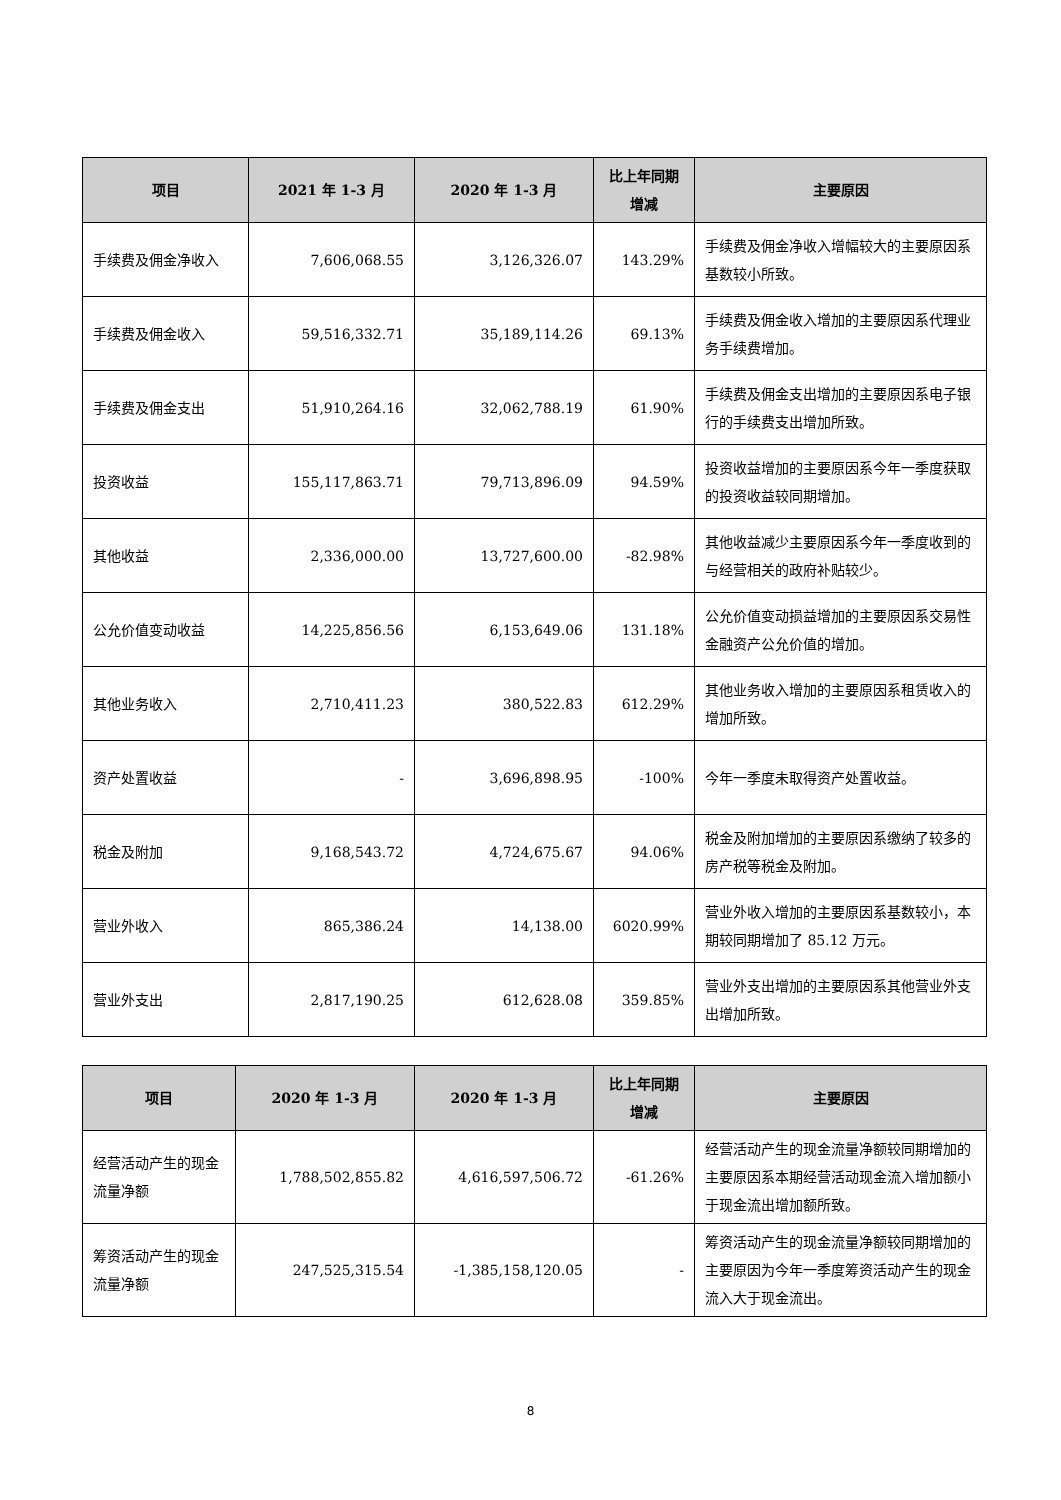| 项目 | 2021 年 1-3 月 | 2020 年 1-3 月 | 比上年同期增减 | 主要原因 |
| --- | --- | --- | --- | --- |
| 手续费及佣金净收入 | 7,606,068.55 | 3,126,326.07 | 143.29% | 手续费及佣金净收入增幅较大的主要原因系基数较小所致。 |
| 手续费及佣金收入 | 59,516,332.71 | 35,189,114.26 | 69.13% | 手续费及佣金收入增加的主要原因系代理业务手续费增加。 |
| 手续费及佣金支出 | 51,910,264.16 | 32,062,788.19 | 61.90% | 手续费及佣金支出增加的主要原因系电子银行的手续费支出增加所致。 |
| 投资收益 | 155,117,863.71 | 79,713,896.09 | 94.59% | 投资收益增加的主要原因系今年一季度获取的投资收益较同期增加。 |
| 其他收益 | 2,336,000.00 | 13,727,600.00 | -82.98% | 其他收益减少主要原因系今年一季度收到的与经营相关的政府补贴较少。 |
| 公允价值变动收益 | 14,225,856.56 | 6,153,649.06 | 131.18% | 公允价值变动损益增加的主要原因系交易性金融资产公允价值的增加。 |
| 其他业务收入 | 2,710,411.23 | 380,522.83 | 612.29% | 其他业务收入增加的主要原因系租赁收入的增加所致。 |
| 资产处置收益 | - | 3,696,898.95 | -100% | 今年一季度未取得资产处置收益。 |
| 税金及附加 | 9,168,543.72 | 4,724,675.67 | 94.06% | 税金及附加增加的主要原因系缴纳了较多的房产税等税金及附加。 |
| 营业外收入 | 865,386.24 | 14,138.00 | 6020.99% | 营业外收入增加的主要原因系基数较小，本期较同期增加了 85.12 万元。 |
| 营业外支出 | 2,817,190.25 | 612,628.08 | 359.85% | 营业外支出增加的主要原因系其他营业外支出增加所致。 |
| 项目 | 2020 年 1-3 月 | 2020 年 1-3 月 | 比上年同期增减 | 主要原因 |
| --- | --- | --- | --- | --- |
| 经营活动产生的现金流量净额 | 1,788,502,855.82 | 4,616,597,506.72 | -61.26% | 经营活动产生的现金流量净额较同期增加的主要原因系本期经营活动现金流入增加额小于现金流出增加额所致。 |
| 筹资活动产生的现金流量净额 | 247,525,315.54 | -1,385,158,120.05 | - | 筹资活动产生的现金流量净额较同期增加的主要原因为今年一季度筹资活动产生的现金流入大于现金流出。 |
8